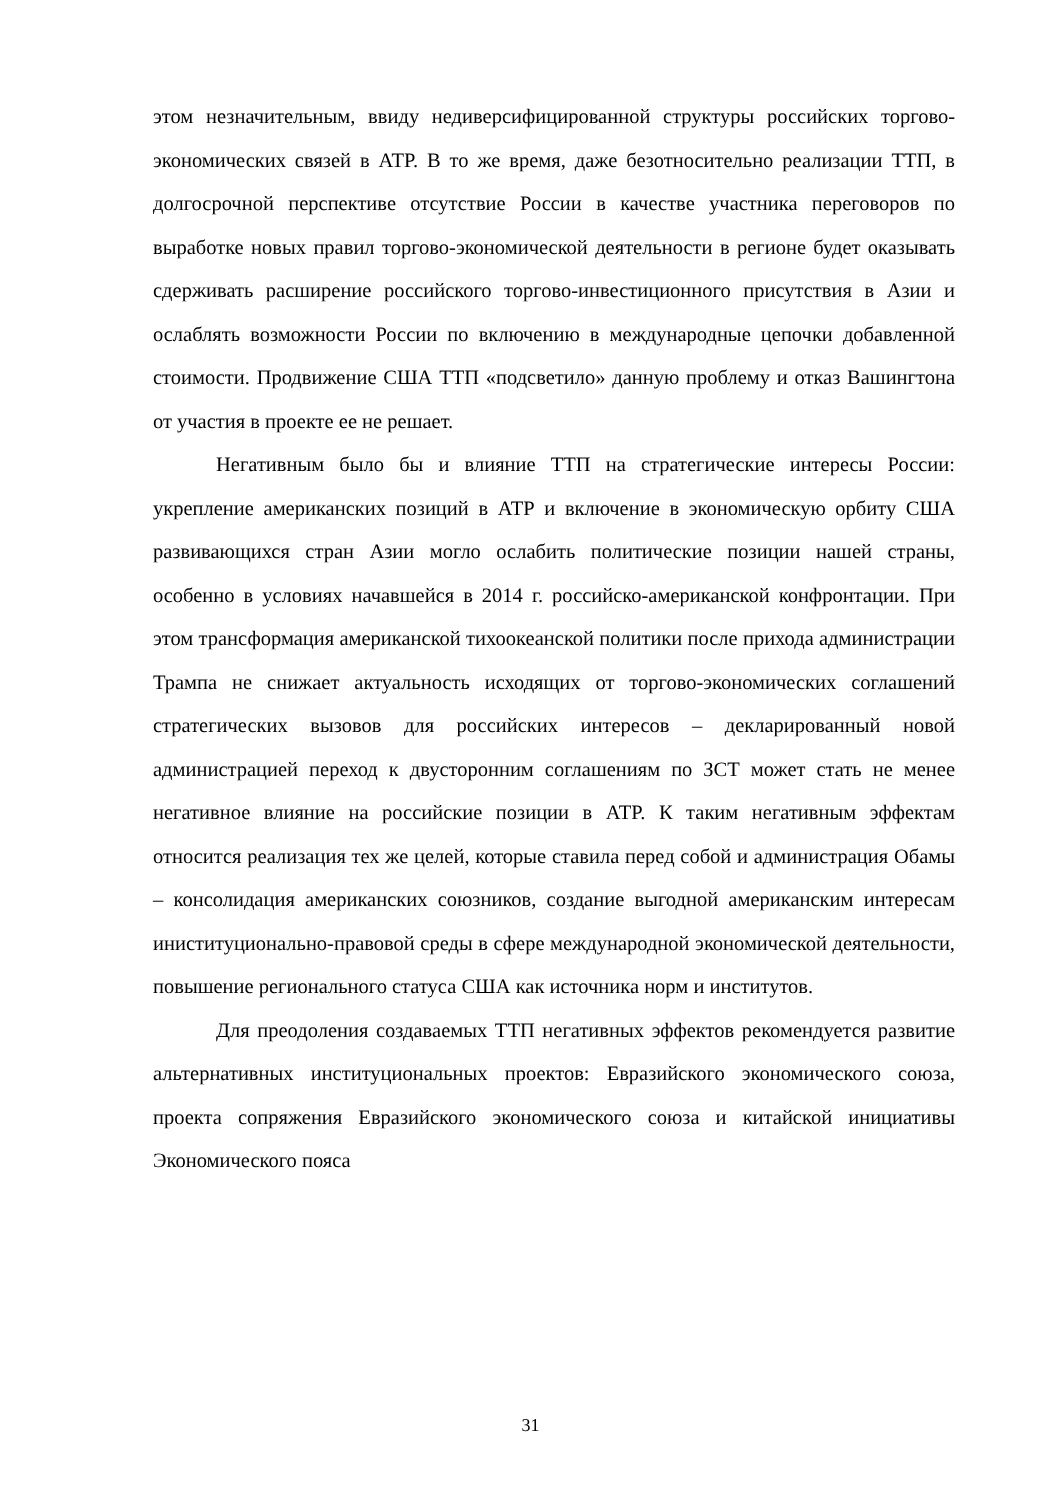этом незначительным, ввиду недиверсифицированной структуры российских торгово-экономических связей в АТР. В то же время, даже безотносительно реализации ТТП, в долгосрочной перспективе отсутствие России в качестве участника переговоров по выработке новых правил торгово-экономической деятельности в регионе будет оказывать сдерживать расширение российского торгово-инвестиционного присутствия в Азии и ослаблять возможности России по включению в международные цепочки добавленной стоимости. Продвижение США ТТП «подсветило» данную проблему и отказ Вашингтона от участия в проекте ее не решает.
Негативным было бы и влияние ТТП на стратегические интересы России: укрепление американских позиций в АТР и включение в экономическую орбиту США развивающихся стран Азии могло ослабить политические позиции нашей страны, особенно в условиях начавшейся в 2014 г. российско-американской конфронтации. При этом трансформация американской тихоокеанской политики после прихода администрации Трампа не снижает актуальность исходящих от торгово-экономических соглашений стратегических вызовов для российских интересов – декларированный новой администрацией переход к двусторонним соглашениям по ЗСТ может стать не менее негативное влияние на российские позиции в АТР. К таким негативным эффектам относится реализация тех же целей, которые ставила перед собой и администрация Обамы – консолидация американских союзников, создание выгодной американским интересам иниституционально-правовой среды в сфере международной экономической деятельности, повышение регионального статуса США как источника норм и институтов.
Для преодоления создаваемых ТТП негативных эффектов рекомендуется развитие альтернативных институциональных проектов: Евразийского экономического союза, проекта сопряжения Евразийского экономического союза и китайской инициативы Экономического пояса
31